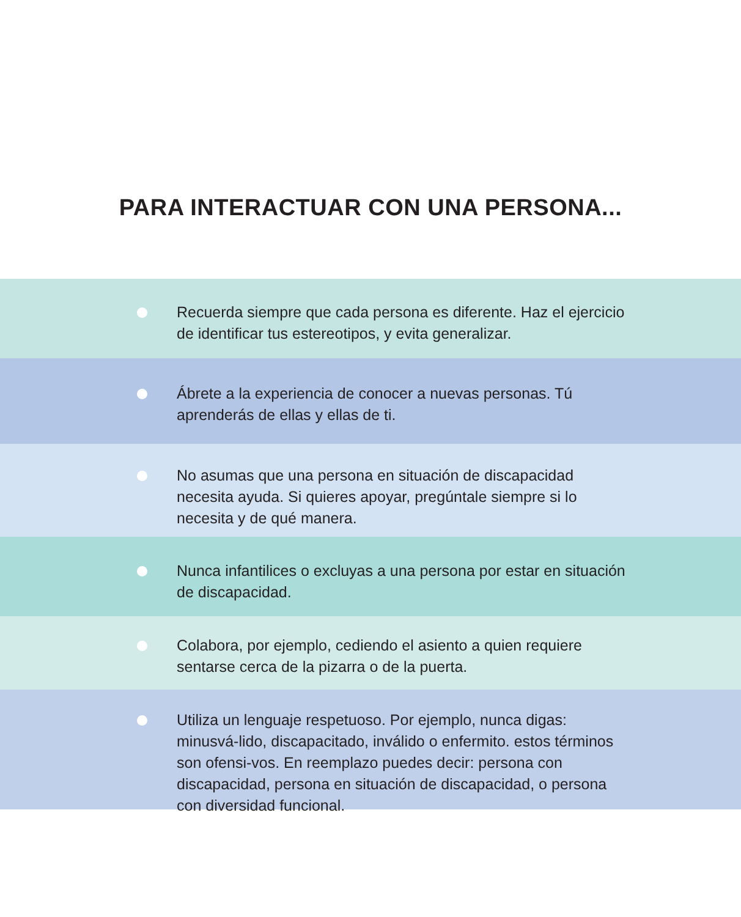PARA INTERACTUAR CON UNA PERSONA...
Recuerda siempre que cada persona es diferente. Haz el ejercicio de identificar tus estereotipos, y evita generalizar.
Ábrete a la experiencia de conocer a nuevas personas. Tú aprenderás de ellas y ellas de ti.
No asumas que una persona en situación de discapacidad necesita ayuda. Si quieres apoyar, pregúntale siempre si lo necesita y de qué manera.
Nunca infantilices o excluyas a una persona por estar en situación de discapacidad.
Colabora, por ejemplo, cediendo el asiento a quien requiere sentarse cerca de la pizarra o de la puerta.
Utiliza un lenguaje respetuoso. Por ejemplo, nunca digas: minusvá-lido, discapacitado, inválido o enfermito. estos términos son ofensi-vos. En reemplazo puedes decir: persona con discapacidad, persona en situación de discapacidad, o persona con diversidad funcional.